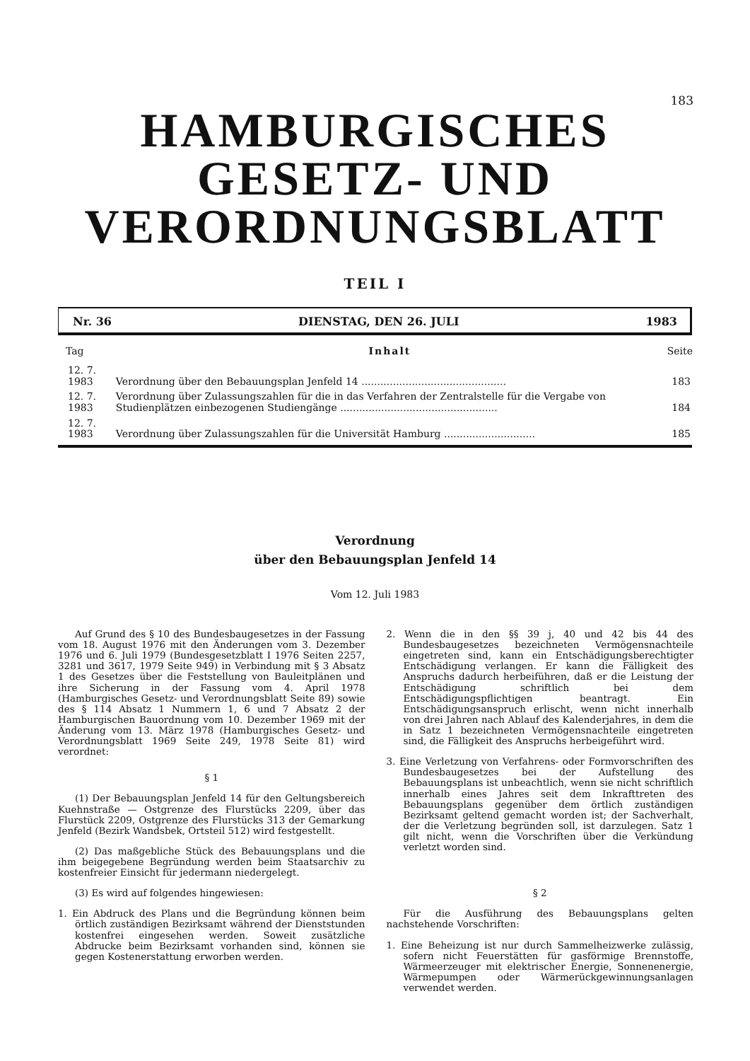183
HAMBURGISCHES
GESETZ- UND
VERORDNUNGSBLATT
TEIL I
Nr. 36 DIENSTAG, DEN 26. JULI 1983
| Tag | Inhalt | Seite |
| --- | --- | --- |
| 12. 7. 1983 | Verordnung über den Bebauungsplan Jenfeld 14 .............................................. | 183 |
| 12. 7. 1983 | Verordnung über Zulassungszahlen für die in das Verfahren der Zentralstelle für die Vergabe von Studienplätzen einbezogenen Studiengänge .................................................. | 184 |
| 12. 7. 1983 | Verordnung über Zulassungszahlen für die Universität Hamburg ............................. | 185 |
Verordnung
über den Bebauungsplan Jenfeld 14
Vom 12. Juli 1983
Auf Grund des § 10 des Bundesbaugesetzes in der Fassung vom 18. August 1976 mit den Änderungen vom 3. Dezember 1976 und 6. Juli 1979 (Bundesgesetzblatt I 1976 Seiten 2257, 3281 und 3617, 1979 Seite 949) in Verbindung mit § 3 Absatz 1 des Gesetzes über die Feststellung von Bauleitplänen und ihre Sicherung in der Fassung vom 4. April 1978 (Hamburgisches Gesetz- und Verordnungsblatt Seite 89) sowie des § 114 Absatz 1 Nummern 1, 6 und 7 Absatz 2 der Hamburgischen Bauordnung vom 10. Dezember 1969 mit der Änderung vom 13. März 1978 (Hamburgisches Gesetz- und Verordnungsblatt 1969 Seite 249, 1978 Seite 81) wird verordnet:
§ 1
(1) Der Bebauungsplan Jenfeld 14 für den Geltungsbereich Kuehnstraße — Ostgrenze des Flurstücks 2209, über das Flurstück 2209, Ostgrenze des Flurstücks 313 der Gemarkung Jenfeld (Bezirk Wandsbek, Ortsteil 512) wird festgestellt.
(2) Das maßgebliche Stück des Bebauungsplans und die ihm beigegebene Begründung werden beim Staatsarchiv zu kostenfreier Einsicht für jedermann niedergelegt.
(3) Es wird auf folgendes hingewiesen:
1. Ein Abdruck des Plans und die Begründung können beim örtlich zuständigen Bezirksamt während der Dienststunden kostenfrei eingesehen werden. Soweit zusätzliche Abdrucke beim Bezirksamt vorhanden sind, können sie gegen Kostenerstattung erworben werden.
2. Wenn die in den §§ 39 j, 40 und 42 bis 44 des Bundesbaugesetzes bezeichneten Vermögensnachteile eingetreten sind, kann ein Entschädigungsberechtigter Entschädigung verlangen. Er kann die Fälligkeit des Anspruchs dadurch herbeiführen, daß er die Leistung der Entschädigung schriftlich bei dem Entschädigungspflichtigen beantragt. Ein Entschädigungsanspruch erlischt, wenn nicht innerhalb von drei Jahren nach Ablauf des Kalenderjahres, in dem die in Satz 1 bezeichneten Vermögensnachteile eingetreten sind, die Fälligkeit des Anspruchs herbeigeführt wird.
3. Eine Verletzung von Verfahrens- oder Formvorschriften des Bundesbaugesetzes bei der Aufstellung des Bebauungsplans ist unbeachtlich, wenn sie nicht schriftlich innerhalb eines Jahres seit dem Inkrafttreten des Bebauungsplans gegenüber dem örtlich zuständigen Bezirksamt geltend gemacht worden ist; der Sachverhalt, der die Verletzung begründen soll, ist darzulegen. Satz 1 gilt nicht, wenn die Vorschriften über die Verkündung verletzt worden sind.
§ 2
Für die Ausführung des Bebauungsplans gelten nachstehende Vorschriften:
1. Eine Beheizung ist nur durch Sammelheizwerke zulässig, sofern nicht Feuerstätten für gasförmige Brennstoffe, Wärmeerzeuger mit elektrischer Energie, Sonnenenergie, Wärmepumpen oder Wärmerückgewinnungsanlagen verwendet werden.